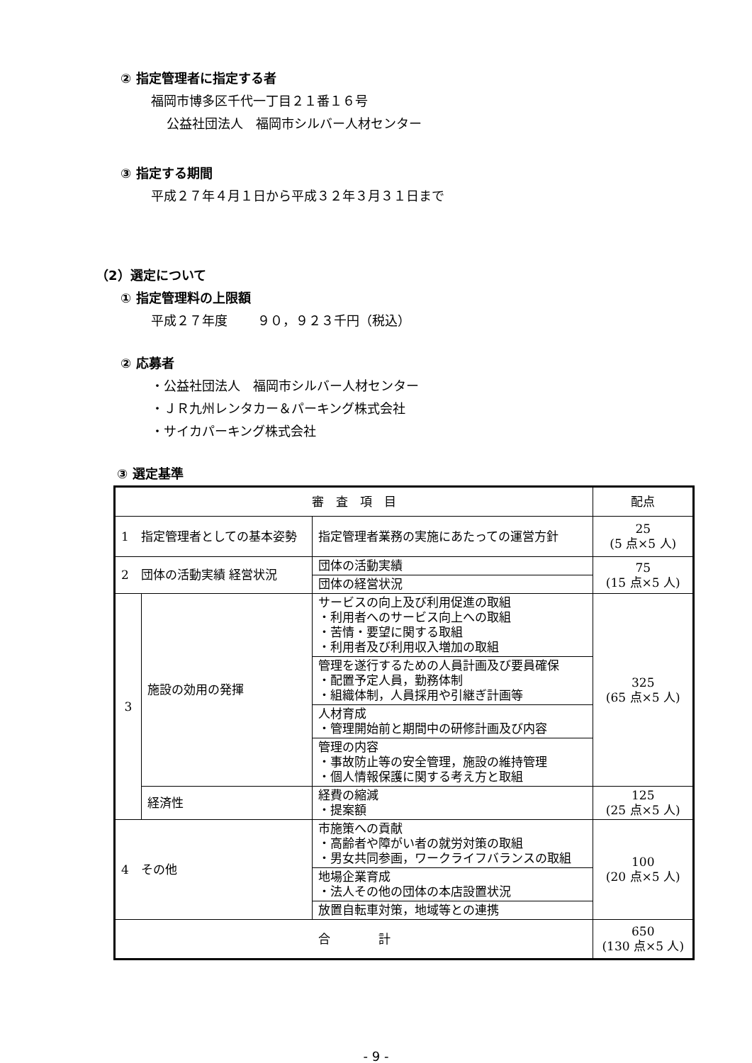② 指定管理者に指定する者
福岡市博多区千代一丁目２１番１６号
公益社団法人　福岡市シルバー人材センター
③ 指定する期間
平成２７年４月１日から平成３２年３月３１日まで
（2）選定について
① 指定管理料の上限額
平成２７年度　　 ９０，９２３千円（税込）
② 応募者
・公益社団法人　福岡市シルバー人材センター
・ＪＲ九州レンタカー＆パーキング株式会社
・サイカパーキング株式会社
③ 選定基準
| 審 査 項 目 | | | 配点 |
| 1 指定管理者としての基本姿勢 | | 指定管理者業務の実施にあたっての運営方針 | 25 (5 点×5 人) |
| 2 団体の活動実績 経営状況 | | 団体の活動実績 | 75 (15 点×5 人) |
| | | 団体の経営状況 | |
| 3 | 施設の効用の発揮 | サービスの向上及び利用促進の取組 ・利用者へのサービス向上への取組 ・苦情・要望に関する取組 ・利用者及び利用収入増加の取組 | 325 (65 点×5 人) |
| | | 管理を遂行するための人員計画及び要員確保 ・配置予定人員，勤務体制 ・組織体制，人員採用や引継ぎ計画等 | |
| | | 人材育成 ・管理開始前と期間中の研修計画及び内容 | |
| | | 管理の内容 ・事故防止等の安全管理，施設の維持管理 ・個人情報保護に関する考え方と取組 | |
| | 経済性 | 経費の縮減 ・提案額 | 125 (25 点×5 人) |
| 4 その他 | | 市施策への貢献 ・高齢者や障がい者の就労対策の取組 ・男女共同参画，ワークライフバランスの取組 | 100 (20 点×5 人) |
| | | 地場企業育成 ・法人その他の団体の本店設置状況 | |
| | | 放置自転車対策，地域等との連携 | |
| 合 計 | | | 650 (130 点×5 人) |
- 9 -